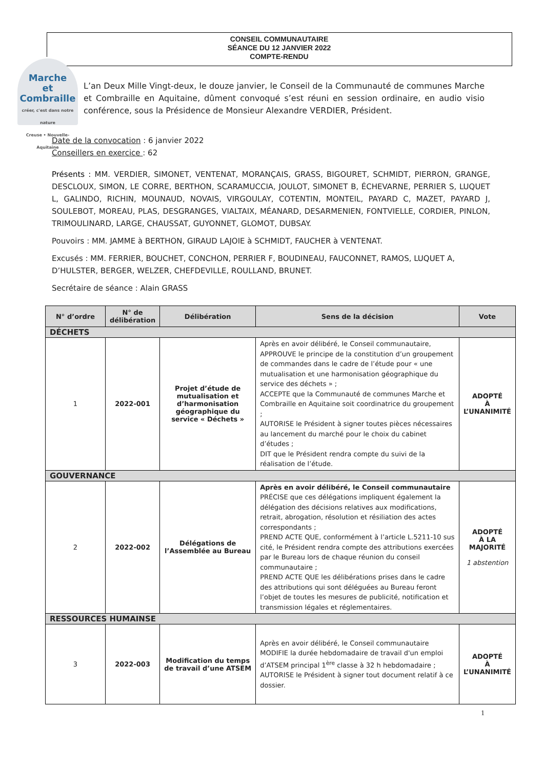CONSEIL COMMUNAUTAIRE
SÉANCE DU 12 JANVIER 2022
COMPTE-RENDU
Marche
et Combraille
créer, c'est dans notre nature
Creuse • Nouvelle-Aquitaine
L’an Deux Mille Vingt-deux, le douze janvier, le Conseil de la Communauté de communes Marche et Combraille en Aquitaine, dûment convoqué s’est réuni en session ordinaire, en audio visio conférence, sous la Présidence de Monsieur Alexandre VERDIER, Président.
Date de la convocation : 6 janvier 2022
Conseillers en exercice : 62
Présents : MM. VERDIER, SIMONET, VENTENAT, MORANÇAIS, GRASS, BIGOURET, SCHMIDT, PIERRON, GRANGE, DESCLOUX, SIMON, LE CORRE, BERTHON, SCARAMUCCIA, JOULOT, SIMONET B, ÉCHEVARNE, PERRIER S, LUQUET L, GALINDO, RICHIN, MOUNAUD, NOVAIS, VIRGOULAY, COTENTIN, MONTEIL, PAYARD C, MAZET, PAYARD J, SOULEBOT, MOREAU, PLAS, DESGRANGES, VIALTAIX, MÉANARD, DESARMENIEN, FONTVIELLE, CORDIER, PINLON, TRIMOULINARD, LARGE, CHAUSSAT, GUYONNET, GLOMOT, DUBSAY.
Pouvoirs : MM. JAMME à BERTHON, GIRAUD LAJOIE à SCHMIDT, FAUCHER à VENTENAT.
Excusés : MM. FERRIER, BOUCHET, CONCHON, PERRIER F, BOUDINEAU, FAUCONNET, RAMOS, LUQUET A, D’HULSTER, BERGER, WELZER, CHEFDEVILLE, ROULLAND, BRUNET.
Secrétaire de séance : Alain GRASS
| N° d’ordre | N° de délibération | Délibération | Sens de la décision | Vote |
| --- | --- | --- | --- | --- |
| DÉCHETS | | | | |
| 1 | 2022-001 | Projet d’étude de mutualisation et d’harmonisation géographique du service « Déchets » | Après en avoir délibéré, le Conseil communautaire, APPROUVE le principe de la constitution d’un groupement de commandes dans le cadre de l’étude pour « une mutualisation et une harmonisation géographique du service des déchets » ; ACCEPTE que la Communauté de communes Marche et Combraille en Aquitaine soit coordinatrice du groupement ; AUTORISE le Président à signer toutes pièces nécessaires au lancement du marché pour le choix du cabinet d’études ; DIT que le Président rendra compte du suivi de la réalisation de l’étude. | ADOPTÉ À L’UNANIMITÉ |
| GOUVERNANCE | | | | |
| 2 | 2022-002 | Délégations de l’Assemblée au Bureau | Après en avoir délibéré, le Conseil communautaire PRÉCISE que ces délégations impliquent également la délégation des décisions relatives aux modifications, retrait, abrogation, résolution et résiliation des actes correspondants ; PREND ACTE QUE, conformément à l’article L.5211-10 sus cité, le Président rendra compte des attributions exercées par le Bureau lors de chaque réunion du conseil communautaire ; PREND ACTE QUE les délibérations prises dans le cadre des attributions qui sont déléguées au Bureau feront l’objet de toutes les mesures de publicité, notification et transmission légales et réglementaires. | ADOPTÉ À LA MAJORITÉ 1 abstention |
| RESSOURCES HUMAINSE | | | | |
| 3 | 2022-003 | Modification du temps de travail d’une ATSEM | Après en avoir délibéré, le Conseil communautaire MODIFIE la durée hebdomadaire de travail d'un emploi d’ATSEM principal 1<sup>ère</sup> classe à 32 h hebdomadaire ; AUTORISE le Président à signer tout document relatif à ce dossier. | ADOPTÉ À L’UNANIMITÉ |
1